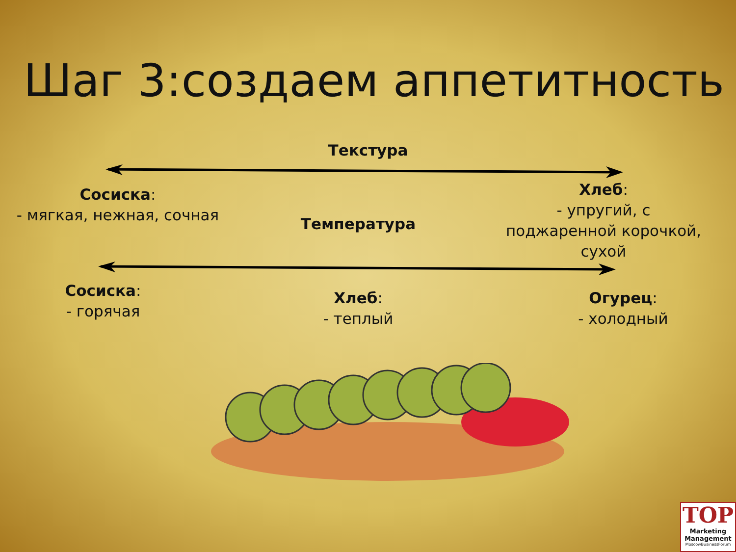Шаг 3:создаем аппетитность
Текстура
Сосиска:
- мягкая, нежная, сочная
Температура
Хлеб:
- упругий, с
поджаренной корочкой,
сухой
Сосиска:
- горячая
Хлеб:
- теплый
Огурец:
- холодный
TOP
Marketing
Management
MoscowBusinessForum